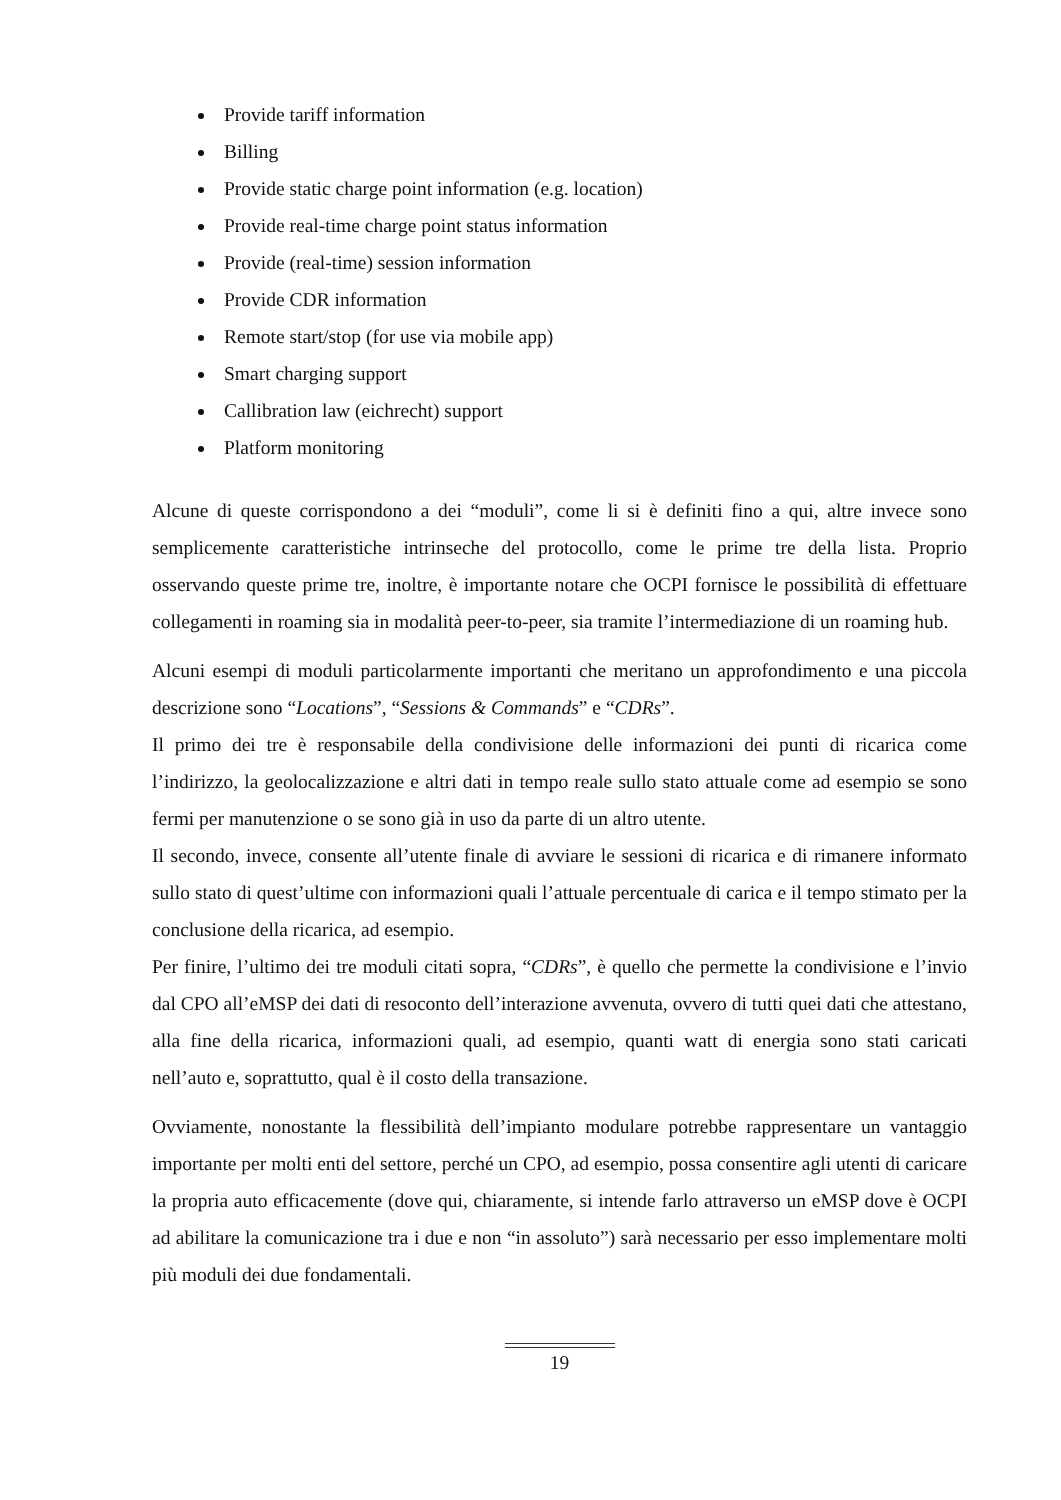Provide tariff information
Billing
Provide static charge point information (e.g. location)
Provide real-time charge point status information
Provide (real-time) session information
Provide CDR information
Remote start/stop (for use via mobile app)
Smart charging support
Callibration law (eichrecht) support
Platform monitoring
Alcune di queste corrispondono a dei “moduli”, come li si è definiti fino a qui, altre invece sono semplicemente caratteristiche intrinseche del protocollo, come le prime tre della lista. Proprio osservando queste prime tre, inoltre, è importante notare che OCPI fornisce le possibilità di effettuare collegamenti in roaming sia in modalità peer-to-peer, sia tramite l’intermediazione di un roaming hub.
Alcuni esempi di moduli particolarmente importanti che meritano un approfondimento e una piccola descrizione sono “Locations”, “Sessions & Commands” e “CDRs”.
Il primo dei tre è responsabile della condivisione delle informazioni dei punti di ricarica come l’indirizzo, la geolocalizzazione e altri dati in tempo reale sullo stato attuale come ad esempio se sono fermi per manutenzione o se sono già in uso da parte di un altro utente.
Il secondo, invece, consente all’utente finale di avviare le sessioni di ricarica e di rimanere informato sullo stato di quest’ultime con informazioni quali l’attuale percentuale di carica e il tempo stimato per la conclusione della ricarica, ad esempio.
Per finire, l’ultimo dei tre moduli citati sopra, “CDRs”, è quello che permette la condivisione e l’invio dal CPO all’eMSP dei dati di resoconto dell’interazione avvenuta, ovvero di tutti quei dati che attestano, alla fine della ricarica, informazioni quali, ad esempio, quanti watt di energia sono stati caricati nell’auto e, soprattutto, qual è il costo della transazione.
Ovviamente, nonostante la flessibilità dell’impianto modulare potrebbe rappresentare un vantaggio importante per molti enti del settore, perché un CPO, ad esempio, possa consentire agli utenti di caricare la propria auto efficacemente (dove qui, chiaramente, si intende farlo attraverso un eMSP dove è OCPI ad abilitare la comunicazione tra i due e non “in assoluto”) sarà necessario per esso implementare molti più moduli dei due fondamentali.
19